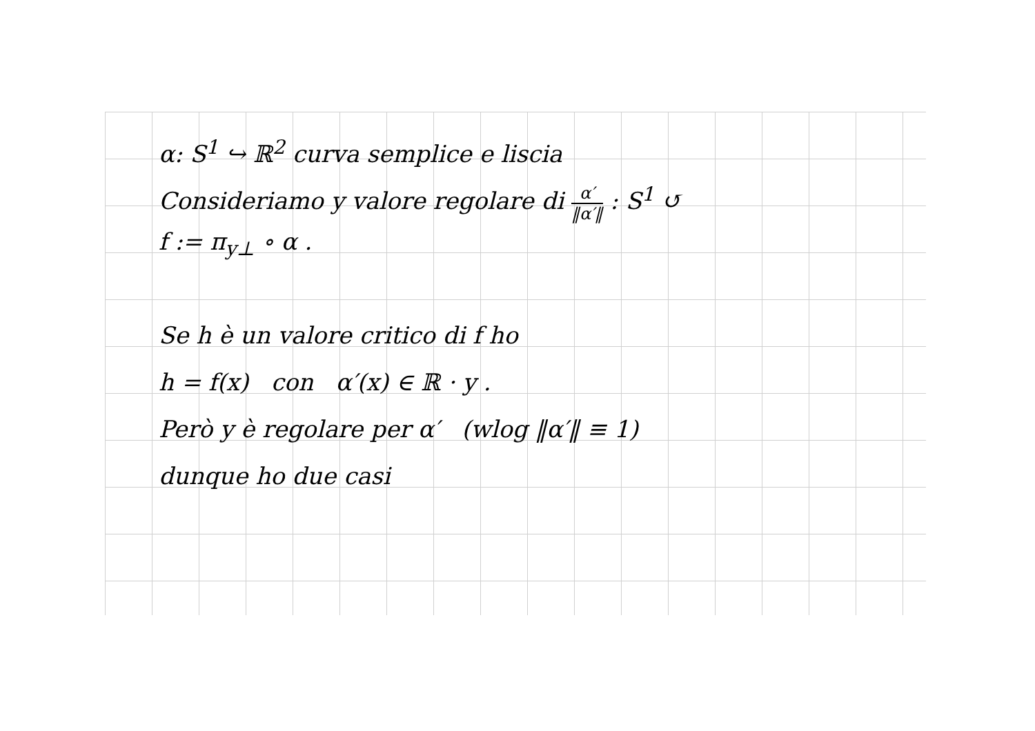α: S<sup>1</sup> ↪ ℝ<sup>2</sup> curva semplice e liscia
Consideriamo y valore regolare di α′ ‖α′‖ : S<sup>1</sup> ↺
f := π<sub>y⊥</sub> ∘ α .
Se h è un valore critico di f ho
h = f(x) con α′(x) ∈ ℝ · y .
Però y è regolare per α′ (wlog ‖α′‖ ≡ 1)
dunque ho due casi